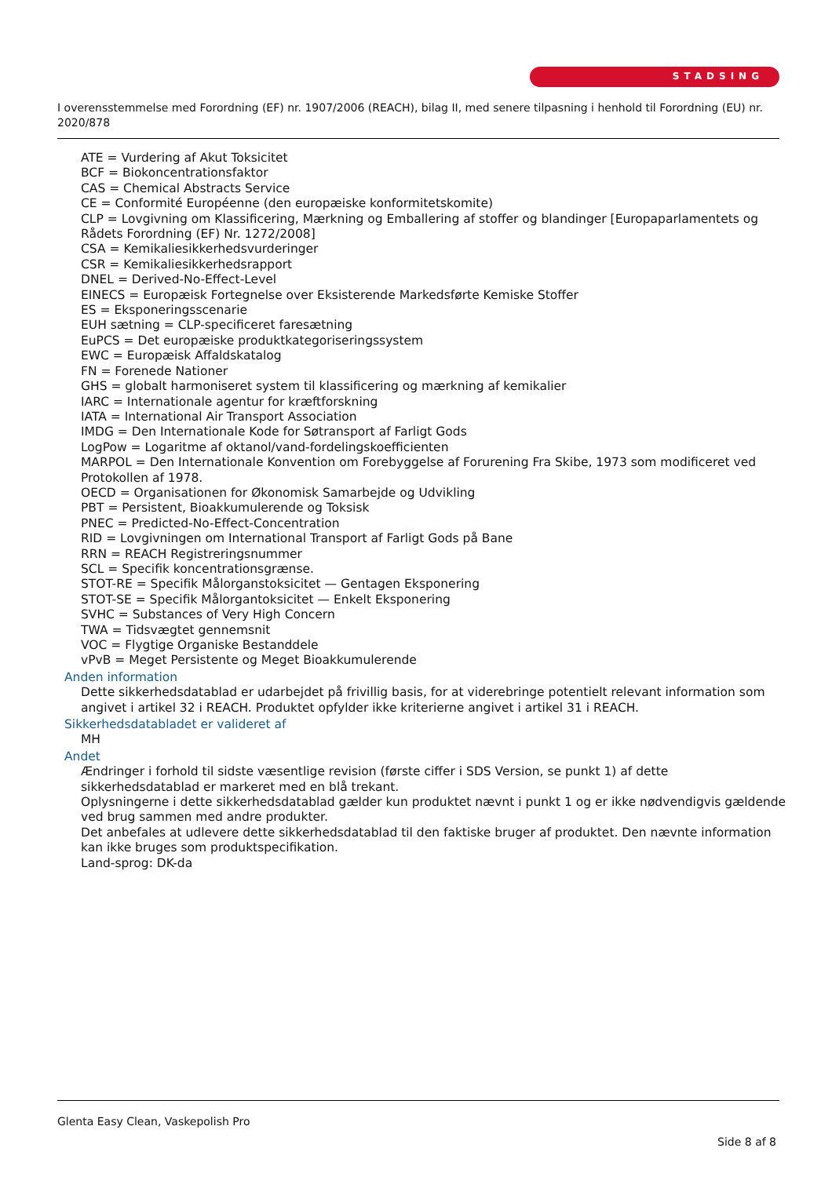STADSING
I overensstemmelse med Forordning (EF) nr. 1907/2006 (REACH), bilag II, med senere tilpasning i henhold til Forordning (EU) nr. 2020/878
ATE = Vurdering af Akut Toksicitet
BCF = Biokoncentrationsfaktor
CAS = Chemical Abstracts Service
CE = Conformité Européenne (den europæiske konformitetskomite)
CLP = Lovgivning om Klassificering, Mærkning og Emballering af stoffer og blandinger [Europaparlamentets og Rådets Forordning (EF) Nr. 1272/2008]
CSA = Kemikaliesikkerhedsvurderinger
CSR = Kemikaliesikkerhedsrapport
DNEL = Derived-No-Effect-Level
EINECS = Europæisk Fortegnelse over Eksisterende Markedsførte Kemiske Stoffer
ES = Eksponeringsscenarie
EUH sætning = CLP-specificeret faresætning
EuPCS = Det europæiske produktkategoriseringssystem
EWC = Europæisk Affaldskatalog
FN = Forenede Nationer
GHS = globalt harmoniseret system til klassificering og mærkning af kemikalier
IARC = Internationale agentur for kræftforskning
IATA = International Air Transport Association
IMDG = Den Internationale Kode for Søtransport af Farligt Gods
LogPow = Logaritme af oktanol/vand-fordelingskoefficienten
MARPOL = Den Internationale Konvention om Forebyggelse af Forurening Fra Skibe, 1973 som modificeret ved Protokollen af 1978.
OECD = Organisationen for Økonomisk Samarbejde og Udvikling
PBT = Persistent, Bioakkumulerende og Toksisk
PNEC = Predicted-No-Effect-Concentration
RID = Lovgivningen om International Transport af Farligt Gods på Bane
RRN = REACH Registreringsnummer
SCL = Specifik koncentrationsgrænse.
STOT-RE = Specifik Målorganstoksicitet — Gentagen Eksponering
STOT-SE = Specifik Målorgantoksicitet — Enkelt Eksponering
SVHC = Substances of Very High Concern
TWA = Tidsvægtet gennemsnit
VOC = Flygtige Organiske Bestanddele
vPvB = Meget Persistente og Meget Bioakkumulerende
Anden information
Dette sikkerhedsdatablad er udarbejdet på frivillig basis, for at viderebringe potentielt relevant information som angivet i artikel 32 i REACH. Produktet opfylder ikke kriterierne angivet i artikel 31 i REACH.
Sikkerhedsdatabladet er valideret af
MH
Andet
Ændringer i forhold til sidste væsentlige revision (første ciffer i SDS Version, se punkt 1) af dette sikkerhedsdatablad er markeret med en blå trekant.
Oplysningerne i dette sikkerhedsdatablad gælder kun produktet nævnt i punkt 1 og er ikke nødvendigvis gældende ved brug sammen med andre produkter.
Det anbefales at udlevere dette sikkerhedsdatablad til den faktiske bruger af produktet. Den nævnte information kan ikke bruges som produktspecifikation.
Land-sprog: DK-da
Glenta Easy Clean, Vaskepolish Pro
Side 8 af 8